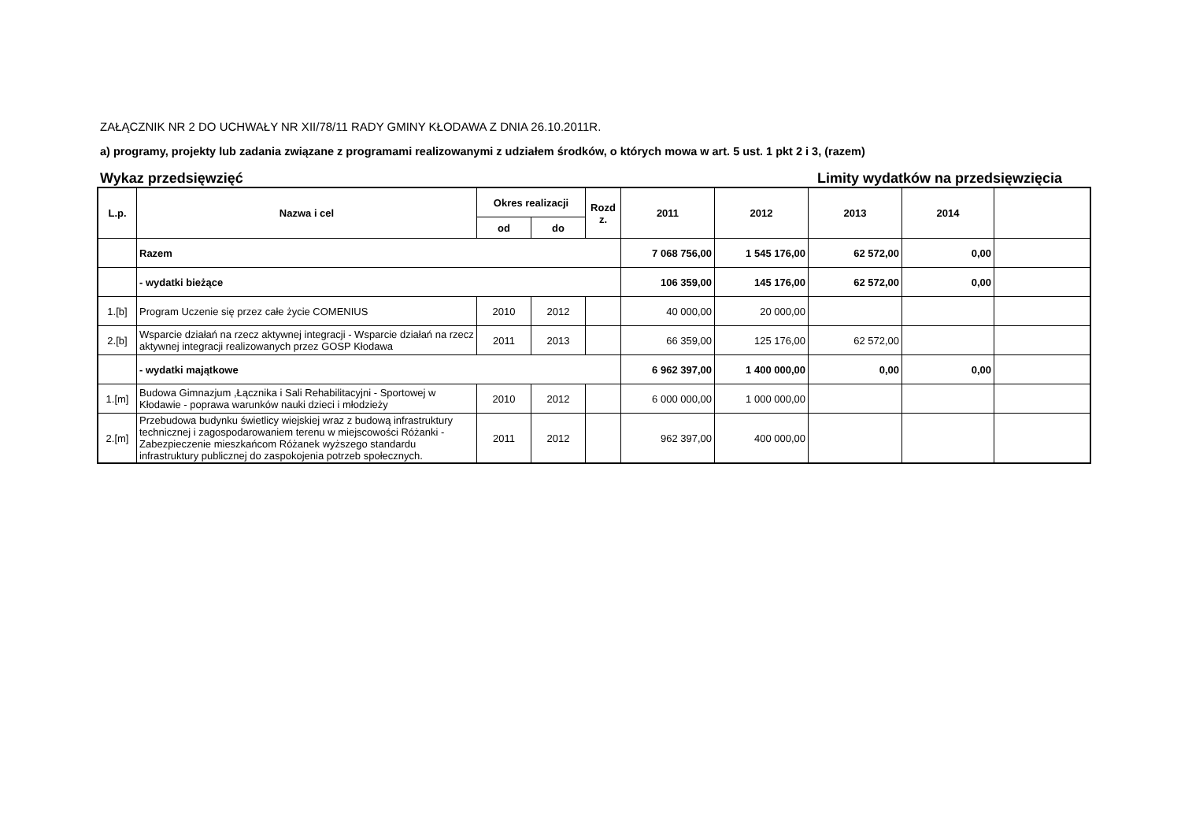ZAŁĄCZNIK NR 2 DO UCHWAŁY NR XII/78/11 RADY GMINY KŁODAWA Z DNIA 26.10.2011R.
a) programy, projekty lub zadania związane z programami realizowanymi z udziałem środków, o których mowa w art. 5 ust. 1 pkt 2 i 3, (razem)
Wykaz przedsięwzięć Limity wydatków na przedsięwzięcia
| L.p. | Nazwa i cel | Okres realizacji | | Rozd z. | 2011 | 2012 | 2013 | 2014 | |
| --- | --- | --- | --- | --- | --- | --- | --- | --- | --- |
| | | od | do | | | | | | |
| | Razem | | | | 7 068 756,00 | 1 545 176,00 | 62 572,00 | 0,00 | |
| | - wydatki bieżące | | | | 106 359,00 | 145 176,00 | 62 572,00 | 0,00 | |
| 1.[b] | Program Uczenie się przez całe życie COMENIUS | 2010 | 2012 | | 40 000,00 | 20 000,00 | | | |
| 2.[b] | Wsparcie działań na rzecz aktywnej integracji - Wsparcie działań na rzecz aktywnej integracji realizowanych przez GOSP Kłodawa | 2011 | 2013 | | 66 359,00 | 125 176,00 | 62 572,00 | | |
| | - wydatki majątkowe | | | | 6 962 397,00 | 1 400 000,00 | 0,00 | 0,00 | |
| 1.[m] | Budowa Gimnazjum ,Łącznika i Sali Rehabilitacyjni - Sportowej w Kłodawie - poprawa warunków nauki dzieci i młodzieży | 2010 | 2012 | | 6 000 000,00 | 1 000 000,00 | | | |
| 2.[m] | Przebudowa budynku świetlicy wiejskiej wraz z budową infrastruktury technicznej i zagospodarowaniem terenu w miejscowości Różanki - Zabezpieczenie mieszkańcom Różanek wyższego standardu infrastruktury publicznej do zaspokojenia potrzeb społecznych. | 2011 | 2012 | | 962 397,00 | 400 000,00 | | | |